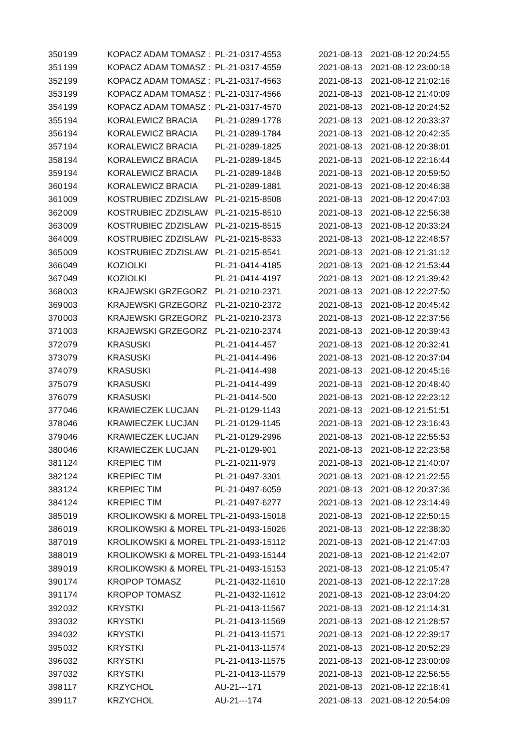| 350 | 199 | KOPACZ ADAM TOMASZ : | PL-21-0317-4553 | 2021-08-13 | 2021-08-12 20:24:55 |
| 351 | 199 | KOPACZ ADAM TOMASZ : | PL-21-0317-4559 | 2021-08-13 | 2021-08-12 23:00:18 |
| 352 | 199 | KOPACZ ADAM TOMASZ : | PL-21-0317-4563 | 2021-08-13 | 2021-08-12 21:02:16 |
| 353 | 199 | KOPACZ ADAM TOMASZ : | PL-21-0317-4566 | 2021-08-13 | 2021-08-12 21:40:09 |
| 354 | 199 | KOPACZ ADAM TOMASZ : | PL-21-0317-4570 | 2021-08-13 | 2021-08-12 20:24:52 |
| 355 | 194 | KORALEWICZ BRACIA | PL-21-0289-1778 | 2021-08-13 | 2021-08-12 20:33:37 |
| 356 | 194 | KORALEWICZ BRACIA | PL-21-0289-1784 | 2021-08-13 | 2021-08-12 20:42:35 |
| 357 | 194 | KORALEWICZ BRACIA | PL-21-0289-1825 | 2021-08-13 | 2021-08-12 20:38:01 |
| 358 | 194 | KORALEWICZ BRACIA | PL-21-0289-1845 | 2021-08-13 | 2021-08-12 22:16:44 |
| 359 | 194 | KORALEWICZ BRACIA | PL-21-0289-1848 | 2021-08-13 | 2021-08-12 20:59:50 |
| 360 | 194 | KORALEWICZ BRACIA | PL-21-0289-1881 | 2021-08-13 | 2021-08-12 20:46:38 |
| 361 | 009 | KOSTRUBIEC ZDZISLAW | PL-21-0215-8508 | 2021-08-13 | 2021-08-12 20:47:03 |
| 362 | 009 | KOSTRUBIEC ZDZISLAW | PL-21-0215-8510 | 2021-08-13 | 2021-08-12 22:56:38 |
| 363 | 009 | KOSTRUBIEC ZDZISLAW | PL-21-0215-8515 | 2021-08-13 | 2021-08-12 20:33:24 |
| 364 | 009 | KOSTRUBIEC ZDZISLAW | PL-21-0215-8533 | 2021-08-13 | 2021-08-12 22:48:57 |
| 365 | 009 | KOSTRUBIEC ZDZISLAW | PL-21-0215-8541 | 2021-08-13 | 2021-08-12 21:31:12 |
| 366 | 049 | KOZIOLKI | PL-21-0414-4185 | 2021-08-13 | 2021-08-12 21:53:44 |
| 367 | 049 | KOZIOLKI | PL-21-0414-4197 | 2021-08-13 | 2021-08-12 21:39:42 |
| 368 | 003 | KRAJEWSKI GRZEGORZ | PL-21-0210-2371 | 2021-08-13 | 2021-08-12 22:27:50 |
| 369 | 003 | KRAJEWSKI GRZEGORZ | PL-21-0210-2372 | 2021-08-13 | 2021-08-12 20:45:42 |
| 370 | 003 | KRAJEWSKI GRZEGORZ | PL-21-0210-2373 | 2021-08-13 | 2021-08-12 22:37:56 |
| 371 | 003 | KRAJEWSKI GRZEGORZ | PL-21-0210-2374 | 2021-08-13 | 2021-08-12 20:39:43 |
| 372 | 079 | KRASUSKI | PL-21-0414-457 | 2021-08-13 | 2021-08-12 20:32:41 |
| 373 | 079 | KRASUSKI | PL-21-0414-496 | 2021-08-13 | 2021-08-12 20:37:04 |
| 374 | 079 | KRASUSKI | PL-21-0414-498 | 2021-08-13 | 2021-08-12 20:45:16 |
| 375 | 079 | KRASUSKI | PL-21-0414-499 | 2021-08-13 | 2021-08-12 20:48:40 |
| 376 | 079 | KRASUSKI | PL-21-0414-500 | 2021-08-13 | 2021-08-12 22:23:12 |
| 377 | 046 | KRAWIECZEK LUCJAN | PL-21-0129-1143 | 2021-08-13 | 2021-08-12 21:51:51 |
| 378 | 046 | KRAWIECZEK LUCJAN | PL-21-0129-1145 | 2021-08-13 | 2021-08-12 23:16:43 |
| 379 | 046 | KRAWIECZEK LUCJAN | PL-21-0129-2996 | 2021-08-13 | 2021-08-12 22:55:53 |
| 380 | 046 | KRAWIECZEK LUCJAN | PL-21-0129-901 | 2021-08-13 | 2021-08-12 22:23:58 |
| 381 | 124 | KREPIEC TIM | PL-21-0211-979 | 2021-08-13 | 2021-08-12 21:40:07 |
| 382 | 124 | KREPIEC TIM | PL-21-0497-3301 | 2021-08-13 | 2021-08-12 21:22:55 |
| 383 | 124 | KREPIEC TIM | PL-21-0497-6059 | 2021-08-13 | 2021-08-12 20:37:36 |
| 384 | 124 | KREPIEC TIM | PL-21-0497-6277 | 2021-08-13 | 2021-08-12 23:14:49 |
| 385 | 019 | KROLIKOWSKI & MOREL T | PL-21-0493-15018 | 2021-08-13 | 2021-08-12 22:50:15 |
| 386 | 019 | KROLIKOWSKI & MOREL T | PL-21-0493-15026 | 2021-08-13 | 2021-08-12 22:38:30 |
| 387 | 019 | KROLIKOWSKI & MOREL T | PL-21-0493-15112 | 2021-08-13 | 2021-08-12 21:47:03 |
| 388 | 019 | KROLIKOWSKI & MOREL T | PL-21-0493-15144 | 2021-08-13 | 2021-08-12 21:42:07 |
| 389 | 019 | KROLIKOWSKI & MOREL T | PL-21-0493-15153 | 2021-08-13 | 2021-08-12 21:05:47 |
| 390 | 174 | KROPOP TOMASZ | PL-21-0432-11610 | 2021-08-13 | 2021-08-12 22:17:28 |
| 391 | 174 | KROPOP TOMASZ | PL-21-0432-11612 | 2021-08-13 | 2021-08-12 23:04:20 |
| 392 | 032 | KRYSTKI | PL-21-0413-11567 | 2021-08-13 | 2021-08-12 21:14:31 |
| 393 | 032 | KRYSTKI | PL-21-0413-11569 | 2021-08-13 | 2021-08-12 21:28:57 |
| 394 | 032 | KRYSTKI | PL-21-0413-11571 | 2021-08-13 | 2021-08-12 22:39:17 |
| 395 | 032 | KRYSTKI | PL-21-0413-11574 | 2021-08-13 | 2021-08-12 20:52:29 |
| 396 | 032 | KRYSTKI | PL-21-0413-11575 | 2021-08-13 | 2021-08-12 23:00:09 |
| 397 | 032 | KRYSTKI | PL-21-0413-11579 | 2021-08-13 | 2021-08-12 22:56:55 |
| 398 | 117 | KRZYCHOL | AU-21---171 | 2021-08-13 | 2021-08-12 22:18:41 |
| 399 | 117 | KRZYCHOL | AU-21---174 | 2021-08-13 | 2021-08-12 20:54:09 |